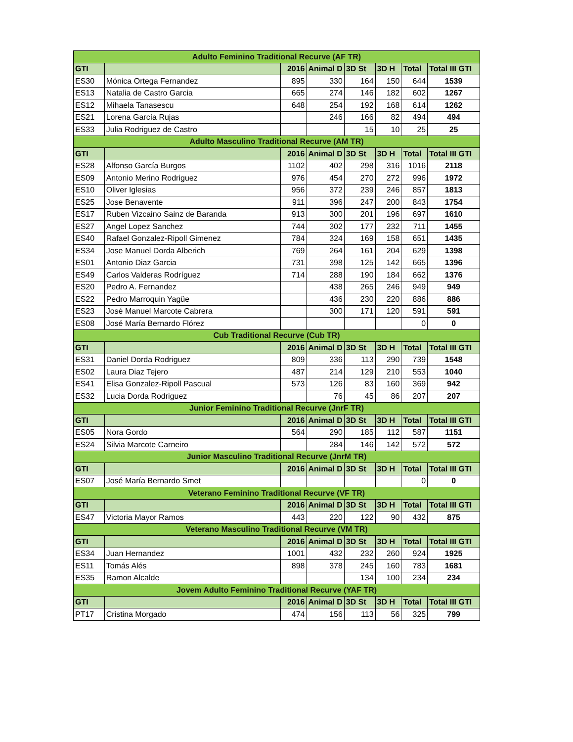| Adulto Feminino Traditional Recurve (AF TR) | | | | | | | |
| --- | --- | --- | --- | --- | --- | --- | --- |
| GTI | | 2016 | Animal D | 3D St | 3D H | Total | Total III GTI |
| ES30 | Mónica Ortega Fernandez | 895 | 330 | 164 | 150 | 644 | 1539 |
| ES13 | Natalia de Castro Garcia | 665 | 274 | 146 | 182 | 602 | 1267 |
| ES12 | Mihaela Tanasescu | 648 | 254 | 192 | 168 | 614 | 1262 |
| ES21 | Lorena García Rujas | | 246 | 166 | 82 | 494 | 494 |
| ES33 | Julia Rodriguez de Castro | | | 15 | 10 | 25 | 25 |
| Adulto Masculino Traditional Recurve (AM TR) | | | | | | | |
| GTI | | 2016 | Animal D | 3D St | 3D H | Total | Total III GTI |
| ES28 | Alfonso García Burgos | 1102 | 402 | 298 | 316 | 1016 | 2118 |
| ES09 | Antonio Merino Rodriguez | 976 | 454 | 270 | 272 | 996 | 1972 |
| ES10 | Oliver Iglesias | 956 | 372 | 239 | 246 | 857 | 1813 |
| ES25 | Jose Benavente | 911 | 396 | 247 | 200 | 843 | 1754 |
| ES17 | Ruben Vizcaino Sainz de Baranda | 913 | 300 | 201 | 196 | 697 | 1610 |
| ES27 | Angel Lopez Sanchez | 744 | 302 | 177 | 232 | 711 | 1455 |
| ES40 | Rafael Gonzalez-Ripoll Gimenez | 784 | 324 | 169 | 158 | 651 | 1435 |
| ES34 | Jose Manuel Dorda Alberich | 769 | 264 | 161 | 204 | 629 | 1398 |
| ES01 | Antonio Diaz Garcia | 731 | 398 | 125 | 142 | 665 | 1396 |
| ES49 | Carlos Valderas Rodríguez | 714 | 288 | 190 | 184 | 662 | 1376 |
| ES20 | Pedro A. Fernandez | | 438 | 265 | 246 | 949 | 949 |
| ES22 | Pedro Marroquin Yagüe | | 436 | 230 | 220 | 886 | 886 |
| ES23 | José Manuel Marcote Cabrera | | 300 | 171 | 120 | 591 | 591 |
| ES08 | José María Bernardo Flórez | | | | | 0 | 0 |
| Cub Traditional Recurve (Cub TR) | | | | | | | |
| GTI | | 2016 | Animal D | 3D St | 3D H | Total | Total III GTI |
| ES31 | Daniel Dorda Rodriguez | 809 | 336 | 113 | 290 | 739 | 1548 |
| ES02 | Laura Diaz Tejero | 487 | 214 | 129 | 210 | 553 | 1040 |
| ES41 | Elisa Gonzalez-Ripoll Pascual | 573 | 126 | 83 | 160 | 369 | 942 |
| ES32 | Lucia Dorda Rodriguez | | 76 | 45 | 86 | 207 | 207 |
| Junior Feminino Traditional Recurve (JnrF TR) | | | | | | | |
| GTI | | 2016 | Animal D | 3D St | 3D H | Total | Total III GTI |
| ES05 | Nora Gordo | 564 | 290 | 185 | 112 | 587 | 1151 |
| ES24 | Silvia Marcote Carneiro | | 284 | 146 | 142 | 572 | 572 |
| Junior Masculino Traditional Recurve (JnrM TR) | | | | | | | |
| GTI | | 2016 | Animal D | 3D St | 3D H | Total | Total III GTI |
| ES07 | José María Bernardo Smet | | | | | 0 | 0 |
| Veterano Feminino Traditional Recurve (VF TR) | | | | | | | |
| GTI | | 2016 | Animal D | 3D St | 3D H | Total | Total III GTI |
| ES47 | Victoria Mayor Ramos | 443 | 220 | 122 | 90 | 432 | 875 |
| Veterano Masculino Traditional Recurve (VM TR) | | | | | | | |
| GTI | | 2016 | Animal D | 3D St | 3D H | Total | Total III GTI |
| ES34 | Juan Hernandez | 1001 | 432 | 232 | 260 | 924 | 1925 |
| ES11 | Tomás Alés | 898 | 378 | 245 | 160 | 783 | 1681 |
| ES35 | Ramon Alcalde | | | 134 | 100 | 234 | 234 |
| Jovem Adulto Feminino Traditional Recurve (YAF TR) | | | | | | | |
| GTI | | 2016 | Animal D | 3D St | 3D H | Total | Total III GTI |
| PT17 | Cristina Morgado | 474 | 156 | 113 | 56 | 325 | 799 |